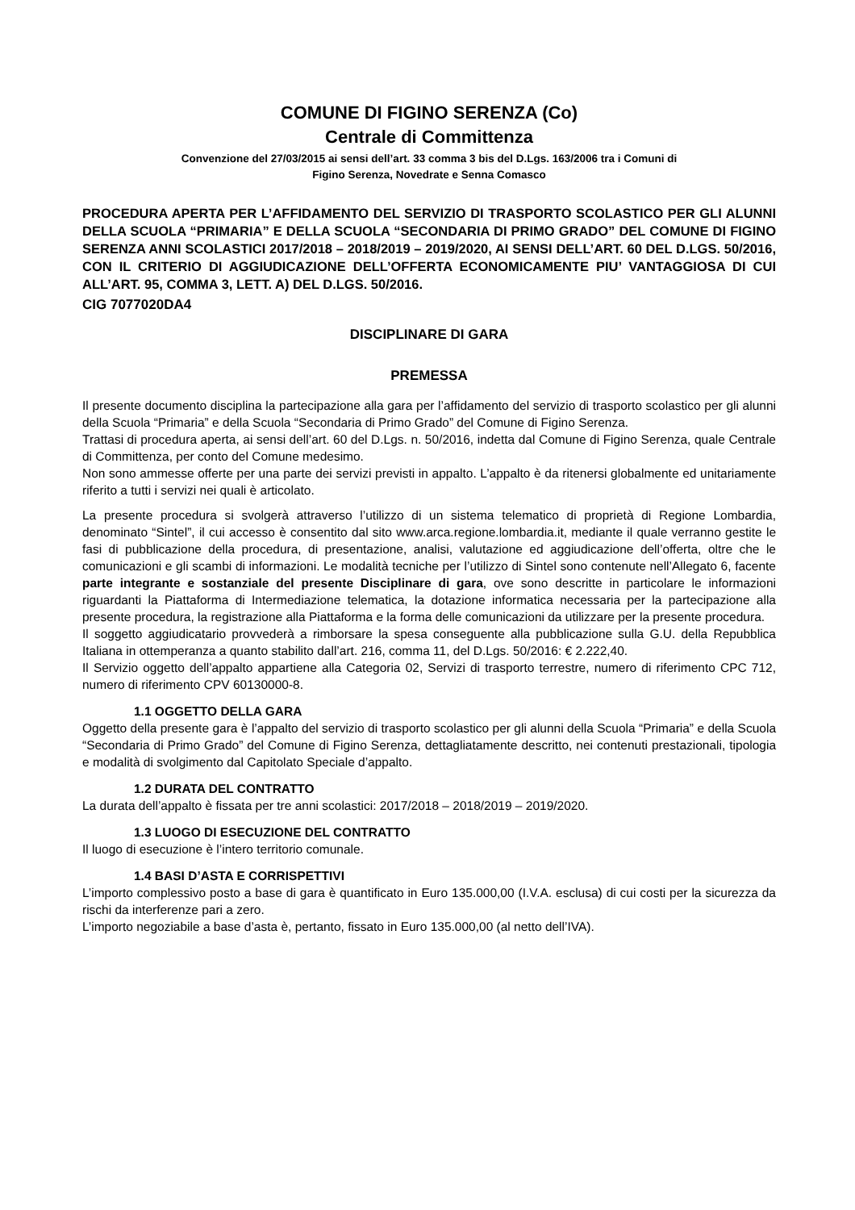COMUNE DI FIGINO SERENZA (Co)
Centrale di Committenza
Convenzione del 27/03/2015 ai sensi dell’art. 33 comma 3 bis del D.Lgs. 163/2006 tra i Comuni di
Figino Serenza, Novedrate e Senna Comasco
PROCEDURA APERTA PER L’AFFIDAMENTO DEL SERVIZIO DI TRASPORTO SCOLASTICO PER GLI ALUNNI DELLA SCUOLA “PRIMARIA” E DELLA SCUOLA “SECONDARIA DI PRIMO GRADO” DEL COMUNE DI FIGINO SERENZA ANNI SCOLASTICI 2017/2018 – 2018/2019 – 2019/2020, AI SENSI DELL’ART. 60 DEL D.LGS. 50/2016, CON IL CRITERIO DI AGGIUDICAZIONE DELL’OFFERTA ECONOMICAMENTE PIU’ VANTAGGIOSA DI CUI ALL’ART. 95, COMMA 3, LETT. A) DEL D.LGS. 50/2016.
CIG 7077020DA4
DISCIPLINARE DI GARA
PREMESSA
Il presente documento disciplina la partecipazione alla gara per l’affidamento del servizio di trasporto scolastico per gli alunni della Scuola “Primaria” e della Scuola “Secondaria di Primo Grado” del Comune di Figino Serenza.
Trattasi di procedura aperta, ai sensi dell’art. 60 del D.Lgs. n. 50/2016, indetta dal Comune di Figino Serenza, quale Centrale di Committenza, per conto del Comune medesimo.
Non sono ammesse offerte per una parte dei servizi previsti in appalto. L’appalto è da ritenersi globalmente ed unitariamente riferito a tutti i servizi nei quali è articolato.
La presente procedura si svolgerà attraverso l’utilizzo di un sistema telematico di proprietà di Regione Lombardia, denominato “Sintel”, il cui accesso è consentito dal sito www.arca.regione.lombardia.it, mediante il quale verranno gestite le fasi di pubblicazione della procedura, di presentazione, analisi, valutazione ed aggiudicazione dell’offerta, oltre che le comunicazioni e gli scambi di informazioni. Le modalità tecniche per l’utilizzo di Sintel sono contenute nell’Allegato 6, facente parte integrante e sostanziale del presente Disciplinare di gara, ove sono descritte in particolare le informazioni riguardanti la Piattaforma di Intermediazione telematica, la dotazione informatica necessaria per la partecipazione alla presente procedura, la registrazione alla Piattaforma e la forma delle comunicazioni da utilizzare per la presente procedura.
Il soggetto aggiudicatario provvederà a rimborsare la spesa conseguente alla pubblicazione sulla G.U. della Repubblica Italiana in ottemperanza a quanto stabilito dall’art. 216, comma 11, del D.Lgs. 50/2016: € 2.222,40.
Il Servizio oggetto dell’appalto appartiene alla Categoria 02, Servizi di trasporto terrestre, numero di riferimento CPC 712, numero di riferimento CPV 60130000-8.
1.1 OGGETTO DELLA GARA
Oggetto della presente gara è l’appalto del servizio di trasporto scolastico per gli alunni della Scuola “Primaria” e della Scuola “Secondaria di Primo Grado” del Comune di Figino Serenza, dettagliatamente descritto, nei contenuti prestazionali, tipologia e modalità di svolgimento dal Capitolato Speciale d’appalto.
1.2 DURATA DEL CONTRATTO
La durata dell’appalto è fissata per tre anni scolastici: 2017/2018 – 2018/2019 – 2019/2020.
1.3 LUOGO DI ESECUZIONE DEL CONTRATTO
Il luogo di esecuzione è l’intero territorio comunale.
1.4 BASI D’ASTA E CORRISPETTIVI
L’importo complessivo posto a base di gara è quantificato in Euro 135.000,00 (I.V.A. esclusa) di cui costi per la sicurezza da rischi da interferenze pari a zero.
L’importo negoziabile a base d’asta è, pertanto, fissato in Euro 135.000,00 (al netto dell’IVA).